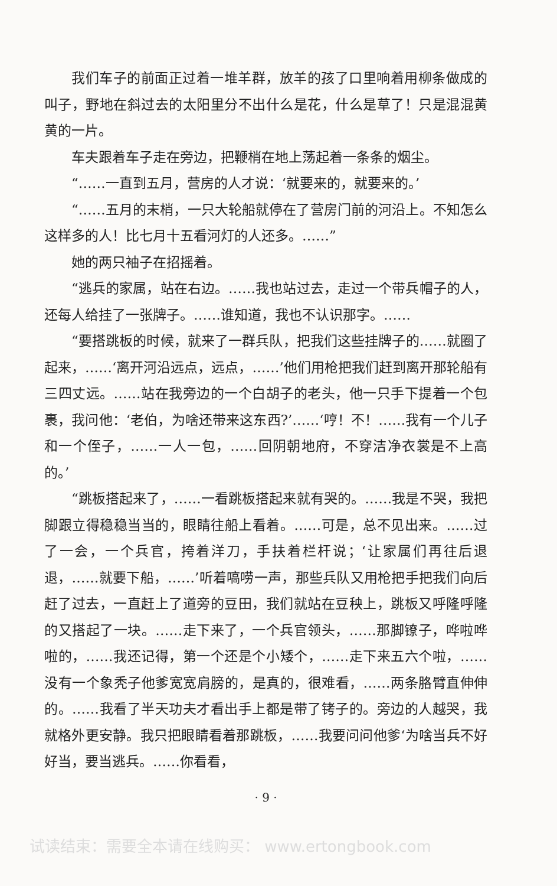我们车子的前面正过着一堆羊群，放羊的孩了口里响着用柳条做成的叫子，野地在斜过去的太阳里分不出什么是花，什么是草了！只是混混黄黄的一片。
车夫跟着车子走在旁边，把鞭梢在地上荡起着一条条的烟尘。
“……一直到五月，营房的人才说：‘就要来的，就要来的。’
“……五月的末梢，一只大轮船就停在了营房门前的河沿上。不知怎么这样多的人！比七月十五看河灯的人还多。……”
她的两只袖子在招摇着。
“逃兵的家属，站在右边。……我也站过去，走过一个带兵帽子的人，还每人给挂了一张牌子。……谁知道，我也不认识那字。……
“要搭跳板的时候，就来了一群兵队，把我们这些挂牌子的……就圈了起来，……‘离开河沿远点，远点，……’他们用枪把我们赶到离开那轮船有三四丈远。……站在我旁边的一个白胡子的老头，他一只手下提着一个包裹，我问他：‘老伯，为啥还带来这东西?’……‘哼！不！……我有一个儿子和一个侄子，……一人一包，……回阴朝地府，不穿洁净衣裳是不上高的。’
“跳板搭起来了，……一看跳板搭起来就有哭的。……我是不哭，我把脚跟立得稳稳当当的，眼睛往船上看着。……可是，总不见出来。……过了一会，一个兵官，挎着洋刀，手扶着栏杆说；‘让家属们再往后退退，……就要下船，……’听着嗃唠一声，那些兵队又用枪把手把我们向后赶了过去，一直赶上了道旁的豆田，我们就站在豆秧上，跳板又呼隆呼隆的又搭起了一块。……走下来了，一个兵官领头，……那脚镣子，哗啦哗啦的，……我还记得，第一个还是个小矮个，……走下来五六个啦，……没有一个象秃子他爹宽宽肩膀的，是真的，很难看，……两条胳臂直伸伸的。……我看了半天功夫才看出手上都是带了铐子的。旁边的人越哭，我就格外更安静。我只把眼睛看着那跳板，……我要问问他爹‘为啥当兵不好好当，要当逃兵。……你看看，
· 9 ·
试读结束：需要全本请在线购买： www.ertongbook.com